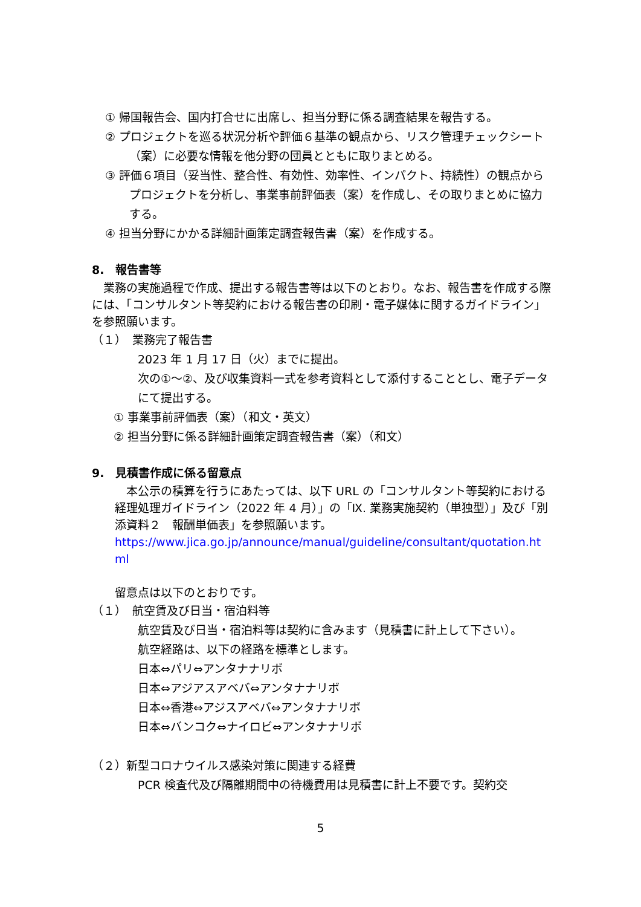① 帰国報告会、国内打合せに出席し、担当分野に係る調査結果を報告する。
② プロジェクトを巡る状況分析や評価６基準の観点から、リスク管理チェックシート（案）に必要な情報を他分野の団員とともに取りまとめる。
③ 評価６項目（妥当性、整合性、有効性、効率性、インパクト、持続性）の観点からプロジェクトを分析し、事業事前評価表（案）を作成し、その取りまとめに協力する。
④ 担当分野にかかる詳細計画策定調査報告書（案）を作成する。
8.　報告書等
　業務の実施過程で作成、提出する報告書等は以下のとおり。なお、報告書を作成する際には、「コンサルタント等契約における報告書の印刷・電子媒体に関するガイドライン」を参照願います。
（１）　業務完了報告書
2023 年 1 月 17 日（火）までに提出。
次の①～②、及び収集資料一式を参考資料として添付することとし、電子データにて提出する。
① 事業事前評価表（案）（和文・英文）
② 担当分野に係る詳細計画策定調査報告書（案）（和文）
9.　見積書作成に係る留意点
　本公示の積算を行うにあたっては、以下 URL の「コンサルタント等契約における経理処理ガイドライン（2022 年 4 月）」の「Ⅸ. 業務実施契約（単独型）」及び「別添資料２　報酬単価表」を参照願います。
https://www.jica.go.jp/announce/manual/guideline/consultant/quotation.html
留意点は以下のとおりです。
（１）　航空賃及び日当・宿泊料等
航空賃及び日当・宿泊料等は契約に含みます（見積書に計上して下さい）。
航空経路は、以下の経路を標準とします。
日本⇔パリ⇔アンタナナリボ
日本⇔アジアスアベバ⇔アンタナナリボ
日本⇔香港⇔アジスアベバ⇔アンタナナリボ
日本⇔バンコク⇔ナイロビ⇔アンタナナリボ
（２）新型コロナウイルス感染対策に関連する経費
PCR 検査代及び隔離期間中の待機費用は見積書に計上不要です。契約交
5